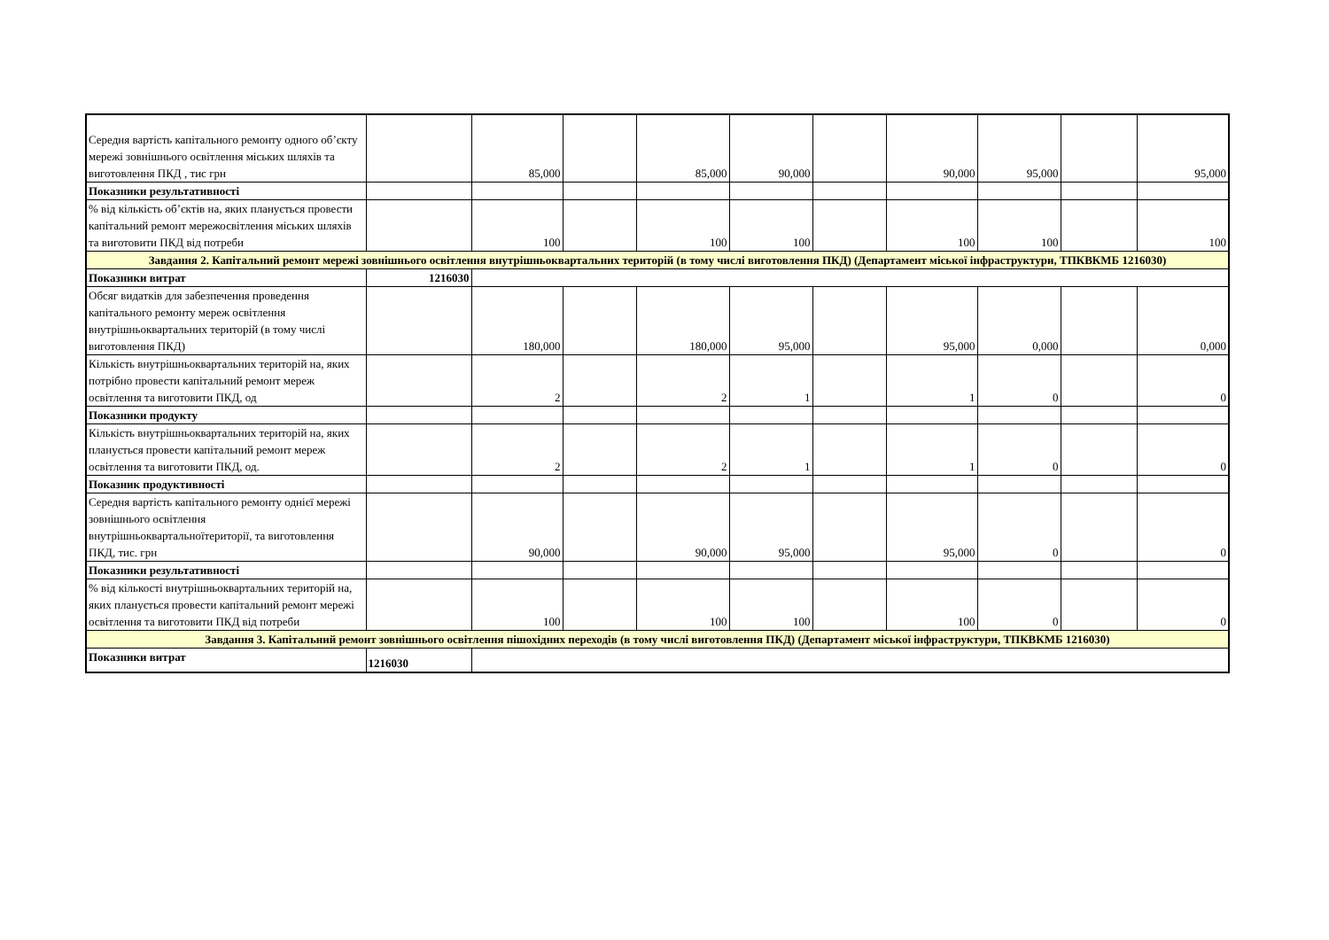| Середня вартість капітального ремонту одного об’єкту мережі зовнішнього освітлення міських шляхів та виготовлення ПКД , тис грн | | 85,000 | | 85,000 | 90,000 | | 90,000 | 95,000 | | 95,000 |
| Показники результативності | | | | | | | | | | |
| % від кількість об’єктів на, яких планується провести капітальний ремонт мережосвітлення міських шляхів та виготовити ПКД від потреби | | 100 | | 100 | 100 | | 100 | 100 | | 100 |
| Завдання 2. Капітальний ремонт мережі зовнішнього освітлення внутрішньоквартальних територій (в тому числі виготовлення ПКД) (Департамент міської інфраструктури, ТПКВКМБ 1216030) | | | | | | | | | | |
| Показники витрат | 1216030 | | | | | | | | | |
| Обсяг видатків для забезпечення проведення капітального ремонту мереж освітлення внутрішньоквартальних територій (в тому числі виготовлення ПКД) | | 180,000 | | 180,000 | 95,000 | | 95,000 | 0,000 | | 0,000 |
| Кількість внутрішньоквартальних територій на, яких потрібно провести капітальний ремонт мереж освітлення та виготовити ПКД, од | | 2 | | 2 | 1 | | 1 | 0 | | 0 |
| Показники продукту | | | | | | | | | | |
| Кількість внутрішньоквартальних територій на, яких планується провести капітальний ремонт мереж освітлення та виготовити ПКД, од. | | 2 | | 2 | 1 | | 1 | 0 | | 0 |
| Показник продуктивності | | | | | | | | | | |
| Середня вартість капітального ремонту однієї мережі зовнішнього освітлення внутрішньоквартальноїтериторії, та виготовлення ПКД, тис. грн | | 90,000 | | 90,000 | 95,000 | | 95,000 | 0 | | 0 |
| Показники результативності | | | | | | | | | | |
| % від кількості внутрішньоквартальних територій на, яких планується провести капітальний ремонт мережі освітлення та виготовити ПКД від потреби | | 100 | | 100 | 100 | | 100 | 0 | | 0 |
| Завдання 3. Капітальний ремонт зовнішнього освітлення пішохідних переходів (в тому числі виготовлення ПКД) (Департамент міської інфраструктури, ТПКВКМБ 1216030) | | | | | | | | | | |
| Показники витрат | 1216030 | | | | | | | | | |